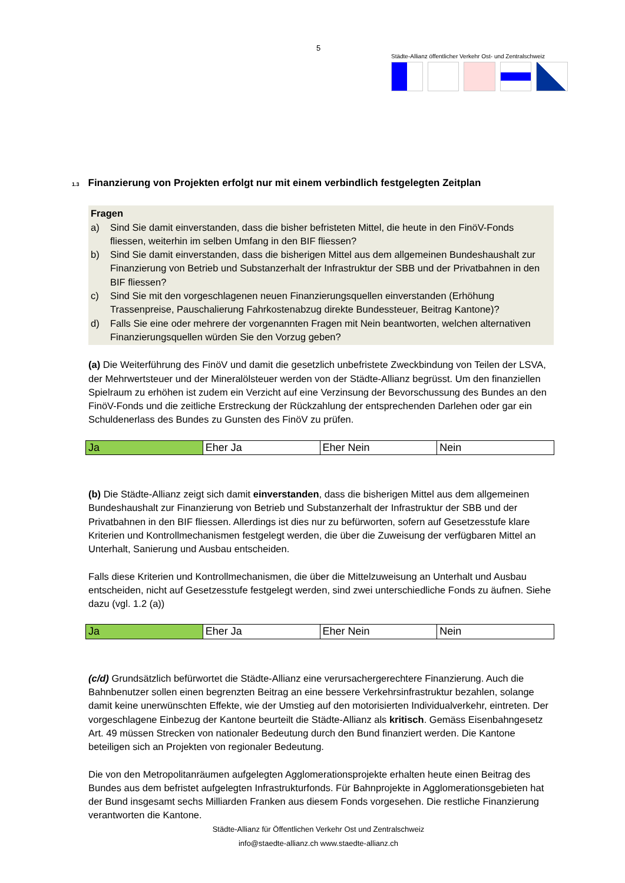5
Städte-Allianz öffentlicher Verkehr Ost- und Zentralschweiz
1.3 Finanzierung von Projekten erfolgt nur mit einem verbindlich festgelegten Zeitplan
Fragen
a) Sind Sie damit einverstanden, dass die bisher befristeten Mittel, die heute in den FinöV-Fonds fliessen, weiterhin im selben Umfang in den BIF fliessen?
b) Sind Sie damit einverstanden, dass die bisherigen Mittel aus dem allgemeinen Bundeshaushalt zur Finanzierung von Betrieb und Substanzerhalt der Infrastruktur der SBB und der Privatbahnen in den BIF fliessen?
c) Sind Sie mit den vorgeschlagenen neuen Finanzierungsquellen einverstanden (Erhöhung Trassenpreise, Pauschalierung Fahrkostenabzug direkte Bundessteuer, Beitrag Kantone)?
d) Falls Sie eine oder mehrere der vorgenannten Fragen mit Nein beantworten, welchen alternativen Finanzierungsquellen würden Sie den Vorzug geben?
(a) Die Weiterführung des FinöV und damit die gesetzlich unbefristete Zweckbindung von Teilen der LSVA, der Mehrwertsteuer und der Mineralölsteuer werden von der Städte-Allianz begrüsst. Um den finanziellen Spielraum zu erhöhen ist zudem ein Verzicht auf eine Verzinsung der Bevorschussung des Bundes an den FinöV-Fonds und die zeitliche Erstreckung der Rückzahlung der entsprechenden Darlehen oder gar ein Schuldenerlass des Bundes zu Gunsten des FinöV zu prüfen.
| Ja | Eher Ja | Eher Nein | Nein |
(b) Die Städte-Allianz zeigt sich damit einverstanden, dass die bisherigen Mittel aus dem allgemeinen Bundeshaushalt zur Finanzierung von Betrieb und Substanzerhalt der Infrastruktur der SBB und der Privatbahnen in den BIF fliessen. Allerdings ist dies nur zu befürworten, sofern auf Gesetzesstufe klare Kriterien und Kontrollmechanismen festgelegt werden, die über die Zuweisung der verfügbaren Mittel an Unterhalt, Sanierung und Ausbau entscheiden.
Falls diese Kriterien und Kontrollmechanismen, die über die Mittelzuweisung an Unterhalt und Ausbau entscheiden, nicht auf Gesetzesstufe festgelegt werden, sind zwei unterschiedliche Fonds zu äufnen. Siehe dazu (vgl. 1.2 (a))
| Ja | Eher Ja | Eher Nein | Nein |
(c/d) Grundsätzlich befürwortet die Städte-Allianz eine verursachergerechtere Finanzierung. Auch die Bahnbenutzer sollen einen begrenzten Beitrag an eine bessere Verkehrsinfrastruktur bezahlen, solange damit keine unerwünschten Effekte, wie der Umstieg auf den motorisierten Individualverkehr, eintreten. Der vorgeschlagene Einbezug der Kantone beurteilt die Städte-Allianz als kritisch. Gemäss Eisenbahngesetz Art. 49 müssen Strecken von nationaler Bedeutung durch den Bund finanziert werden. Die Kantone beteiligen sich an Projekten von regionaler Bedeutung.
Die von den Metropolitanräumen aufgelegten Agglomerationsprojekte erhalten heute einen Beitrag des Bundes aus dem befristet aufgelegten Infrastrukturfonds. Für Bahnprojekte in Agglomerationsgebieten hat der Bund insgesamt sechs Milliarden Franken aus diesem Fonds vorgesehen. Die restliche Finanzierung verantworten die Kantone.
Städte-Allianz für Öffentlichen Verkehr Ost und Zentralschweiz
info@staedte-allianz.ch www.staedte-allianz.ch